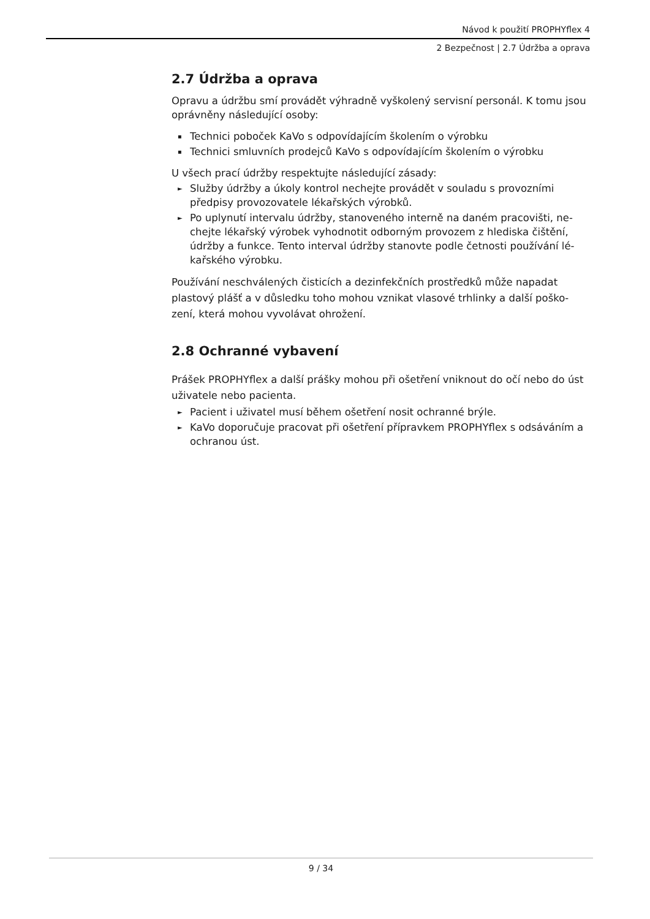Návod k použití PROPHYflex 4
2 Bezpečnost | 2.7 Údržba a oprava
2.7 Údržba a oprava
Opravu a údržbu smí provádět výhradně vyškolený servisní personál. K tomu jsou oprávněny následující osoby:
▪ Technici poboček KaVo s odpovídajícím školením o výrobku
▪ Technici smluvních prodejců KaVo s odpovídajícím školením o výrobku
U všech prací údržby respektujte následující zásady:
► Služby údržby a úkoly kontrol nechejte provádět v souladu s provozními předpisy provozovatele lékařských výrobků.
► Po uplynutí intervalu údržby, stanoveného interně na daném pracovišti, ne­chejte lékařský výrobek vyhodnotit odborným provozem z hlediska čištění, údržby a funkce. Tento interval údržby stanovte podle četnosti používání lé­kařského výrobku.
Používání neschválených čisticích a dezinfekčních prostředků může napadat plastový plášť a v důsledku toho mohou vznikat vlasové trhlinky a další poško­zení, která mohou vyvolávat ohrožení.
2.8 Ochranné vybavení
Prášek PROPHYflex a další prášky mohou při ošetření vniknout do očí nebo do úst uživatele nebo pacienta.
► Pacient i uživatel musí během ošetření nosit ochranné brýle.
► KaVo doporučuje pracovat při ošetření přípravkem PROPHYflex s odsáváním a ochranou úst.
9 / 34